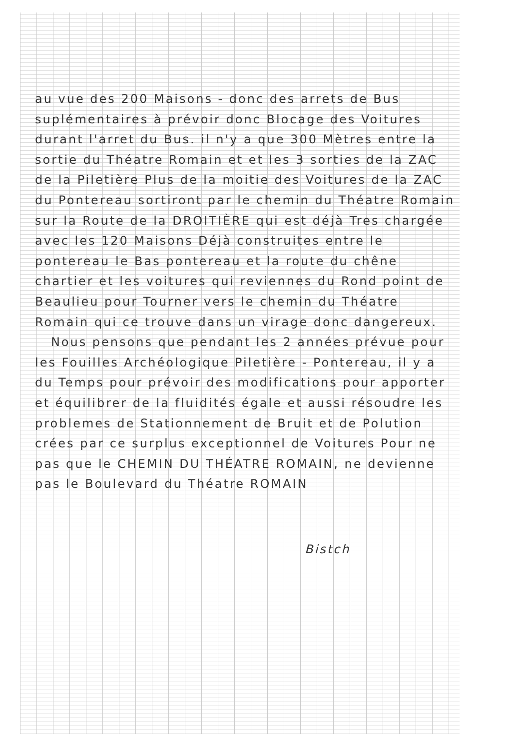au vue des 200 Maisons - donc des arrets de Bus suplémentaires à prévoir donc Blocage des Voitures durant l'arret du Bus. il n'y a que 300 Mètres entre la sortie du Théatre Romain et et les 3 sorties de la ZAC de la Piletière Plus de la moitie des Voitures de la ZAC du Pontereau sortiront par le chemin du Théatre Romain sur la Route de la DROITIÈRE qui est déjà Tres chargée avec les 120 Maisons Déjà construites entre le pontereau le Bas pontereau et la route du chêne chartier et les voitures qui reviennes du Rond point de Beaulieu pour Tourner vers le chemin du Théatre Romain qui ce trouve dans un virage donc dangereux.
Nous pensons que pendant les 2 années prévue pour les Fouilles Archéologique Piletière - Pontereau, il y a du Temps pour prévoir des modifications pour apporter et équilibrer de la fluidités égale et aussi résoudre les problemes de Stationnement de Bruit et de Polution crées par ce surplus exceptionnel de Voitures Pour ne pas que le CHEMIN DU THÉATRE ROMAIN, ne devienne pas le Boulevard du Théatre ROMAIN
Bistch